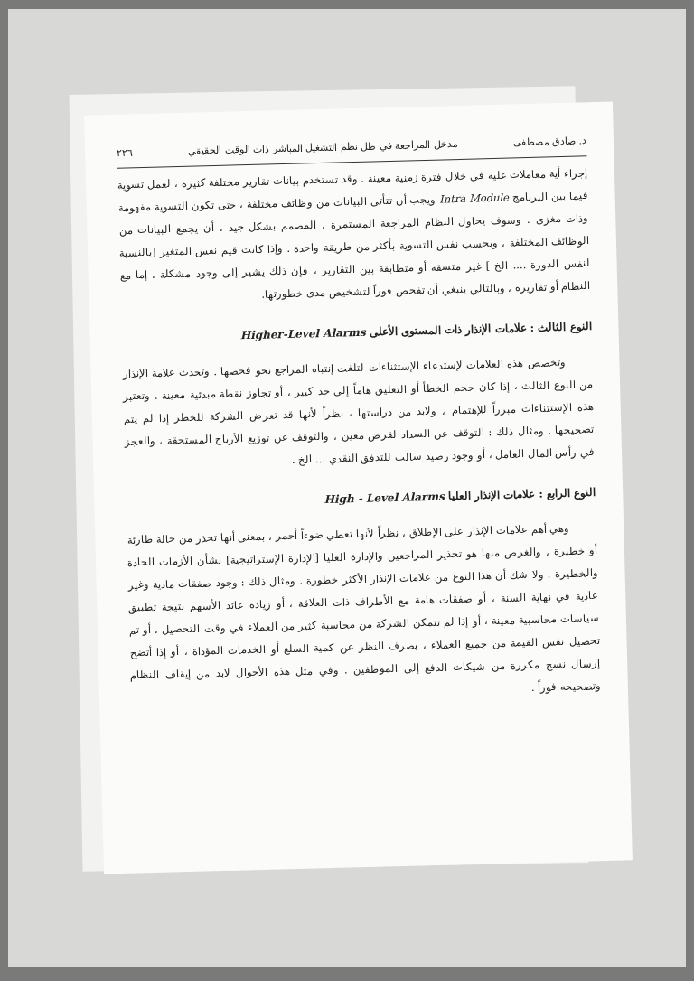د. صادق مصطفى مدخل المراجعة في ظل نظم التشغيل المباشر ذات الوقت الحقيقي ٢٢٦
إجراء أية معاملات عليه في خلال فترة زمنية معينة . وقد تستخدم بيانات تقارير مختلفة كثيرة ، لعمل تسوية فيما بين البرنامج Intra Module ويجب أن تتأتى البيانات من وظائف مختلفة ، حتى تكون التسوية مفهومة وذات مغزى . وسوف يحاول النظام المراجعة المستمرة ، المصمم بشكل جيد ، أن يجمع البيانات من الوظائف المختلفة ، وبحسب نفس التسوية بأكثر من طريقة واحدة . وإذا كانت قيم نفس المتغير [بالنسبة لنفس الدورة .... الخ ] غير متسقة أو متطابقة بين التقارير ، فإن ذلك يشير إلى وجود مشكلة ، إما مع النظام أو تقاريره ، وبالتالي ينبغي أن تفحص فوراً لتشخيص مدى خطورتها.
النوع الثالث : علامات الإنذار ذات المستوى الأعلى Higher-Level Alarms
وتخصص هذه العلامات لإستدعاء الإستثناءات لتلفت إنتباه المراجع نحو فحصها . وتحدث علامة الإنذار من النوع الثالث ، إذا كان حجم الخطأ أو التعليق هاماً إلى حد كبير ، أو تجاوز نقطة مبدئية معينة . وتعتبر هذه الإستثناءات مبرراً للإهتمام ، ولابد من دراستها ، نظراً لأنها قد تعرض الشركة للخطر إذا لم يتم تصحيحها . ومثال ذلك : التوقف عن السداد لقرض معين ، والتوقف عن توزيع الأرباح المستحقة ، والعجز في رأس المال العامل ، أو وجود رصيد سالب للتدفق النقدي ... الخ .
النوع الرابع : علامات الإنذار العليا High - Level Alarms
وهي أهم علامات الإنذار على الإطلاق ، نظراً لأنها تعطي ضوءاً أحمر ، بمعنى أنها تحذر من حالة طارئة أو خطيرة ، والغرض منها هو تحذير المراجعين والإدارة العليا [الإدارة الإستراتيجية] بشأن الأزمات الحادة والخطيرة . ولا شك أن هذا النوع من علامات الإنذار الأكثر خطورة . ومثال ذلك : وجود صفقات مادية وغير عادية في نهاية السنة ، أو صفقات هامة مع الأطراف ذات العلاقة ، أو زيادة عائد الأسهم نتيجة تطبيق سياسات محاسبية معينة ، أو إذا لم تتمكن الشركة من محاسبة كثير من العملاء في وقت التحصيل ، أو تم تحصيل نفس القيمة من جميع العملاء ، بصرف النظر عن كمية السلع أو الخدمات المؤداة ، أو إذا أتضح إرسال نسخ مكررة من شيكات الدفع إلى الموظفين . وفي مثل هذه الأحوال لابد من إيقاف النظام وتصحيحه فوراً .